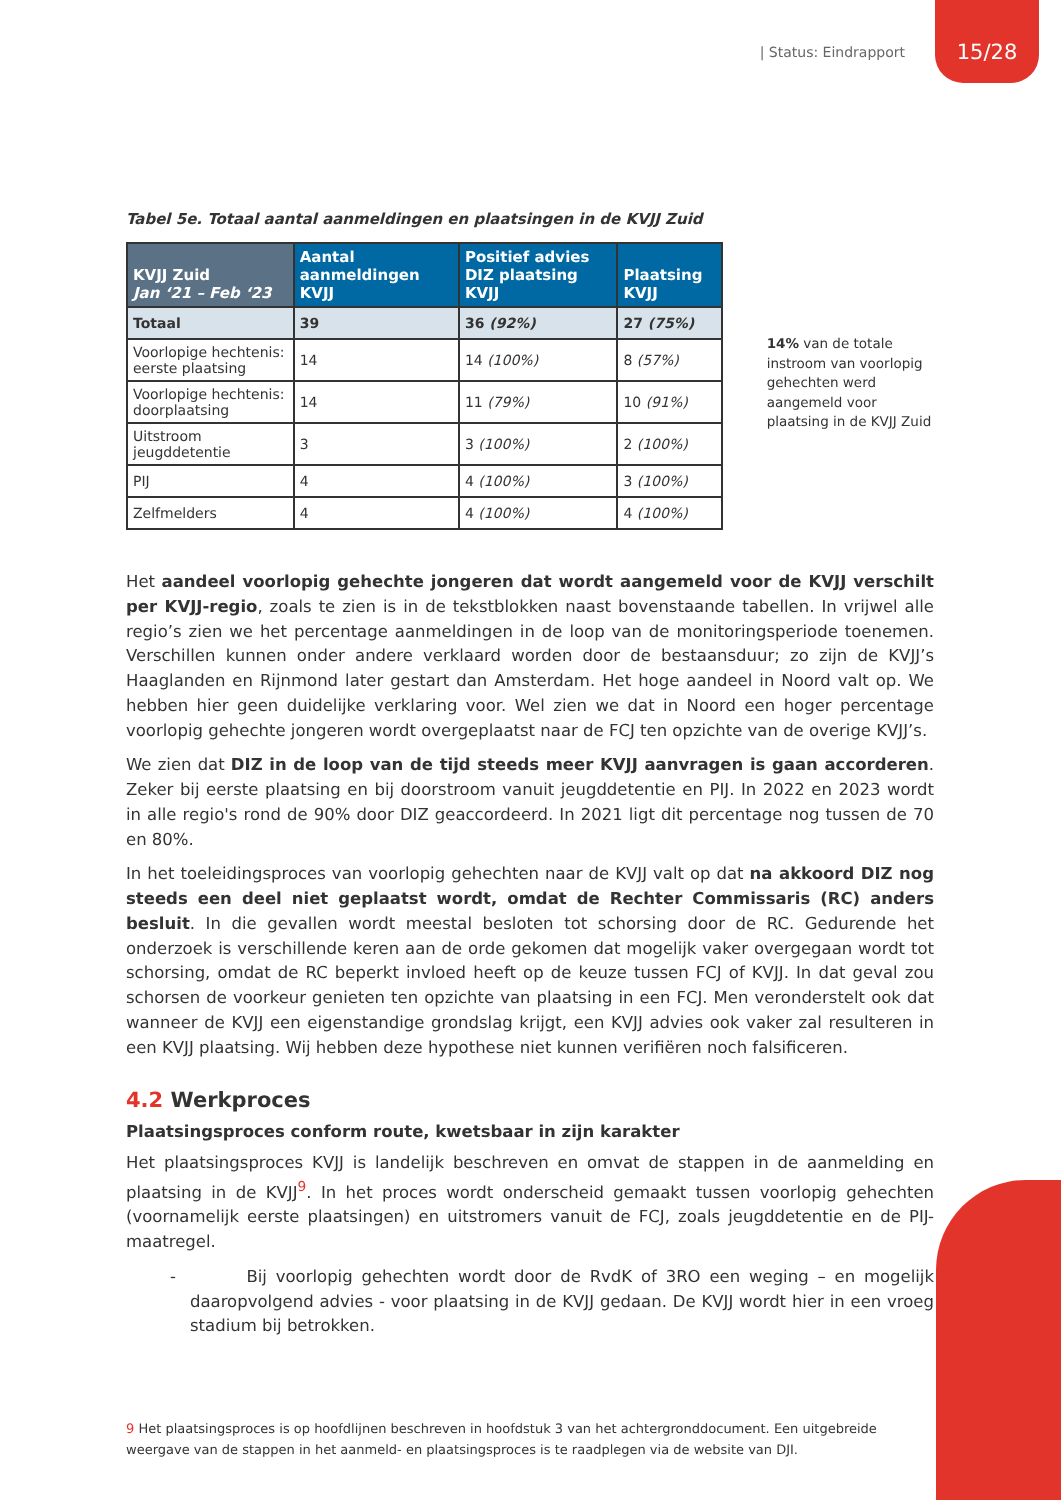| Status: Eindrapport 15/28
Tabel 5e. Totaal aantal aanmeldingen en plaatsingen in de KVJJ Zuid
| KVJJ Zuid Jan ‘21 – Feb ‘23 | Aantal aanmeldingen KVJJ | Positief advies DIZ plaatsing KVJJ | Plaatsing KVJJ |
| --- | --- | --- | --- |
| Totaal | 39 | 36 (92%) | 27 (75%) |
| Voorlopige hechtenis: eerste plaatsing | 14 | 14 (100%) | 8 (57%) |
| Voorlopige hechtenis: doorplaatsing | 14 | 11 (79%) | 10 (91%) |
| Uitstroom jeugddetentie | 3 | 3 (100%) | 2 (100%) |
| PIJ | 4 | 4 (100%) | 3 (100%) |
| Zelfmelders | 4 | 4 (100%) | 4 (100%) |
14% van de totale instroom van voorlopig gehechten werd aangemeld voor plaatsing in de KVJJ Zuid
Het aandeel voorlopig gehechte jongeren dat wordt aangemeld voor de KVJJ verschilt per KVJJ-regio, zoals te zien is in de tekstblokken naast bovenstaande tabellen. In vrijwel alle regio’s zien we het percentage aanmeldingen in de loop van de monitoringsperiode toenemen. Verschillen kunnen onder andere verklaard worden door de bestaansduur; zo zijn de KVJJ’s Haaglanden en Rijnmond later gestart dan Amsterdam. Het hoge aandeel in Noord valt op. We hebben hier geen duidelijke verklaring voor. Wel zien we dat in Noord een hoger percentage voorlopig gehechte jongeren wordt overgeplaatst naar de FCJ ten opzichte van de overige KVJJ’s.
We zien dat DIZ in de loop van de tijd steeds meer KVJJ aanvragen is gaan accorderen. Zeker bij eerste plaatsing en bij doorstroom vanuit jeugddetentie en PIJ. In 2022 en 2023 wordt in alle regio's rond de 90% door DIZ geaccordeerd. In 2021 ligt dit percentage nog tussen de 70 en 80%.
In het toeleidingsproces van voorlopig gehechten naar de KVJJ valt op dat na akkoord DIZ nog steeds een deel niet geplaatst wordt, omdat de Rechter Commissaris (RC) anders besluit. In die gevallen wordt meestal besloten tot schorsing door de RC. Gedurende het onderzoek is verschillende keren aan de orde gekomen dat mogelijk vaker overgegaan wordt tot schorsing, omdat de RC beperkt invloed heeft op de keuze tussen FCJ of KVJJ. In dat geval zou schorsen de voorkeur genieten ten opzichte van plaatsing in een FCJ. Men veronderstelt ook dat wanneer de KVJJ een eigenstandige grondslag krijgt, een KVJJ advies ook vaker zal resulteren in een KVJJ plaatsing. Wij hebben deze hypothese niet kunnen verifiëren noch falsificeren.
4.2 Werkproces
Plaatsingsproces conform route, kwetsbaar in zijn karakter
Het plaatsingsproces KVJJ is landelijk beschreven en omvat de stappen in de aanmelding en plaatsing in de KVJJ<sup>9</sup>. In het proces wordt onderscheid gemaakt tussen voorlopig gehechten (voornamelijk eerste plaatsingen) en uitstromers vanuit de FCJ, zoals jeugddetentie en de PIJ-maatregel.
- Bij voorlopig gehechten wordt door de RvdK of 3RO een weging – en mogelijk daaropvolgend advies - voor plaatsing in de KVJJ gedaan. De KVJJ wordt hier in een vroeg stadium bij betrokken.
9 Het plaatsingsproces is op hoofdlijnen beschreven in hoofdstuk 3 van het achtergronddocument. Een uitgebreide weergave van de stappen in het aanmeld- en plaatsingsproces is te raadplegen via de website van DJI.